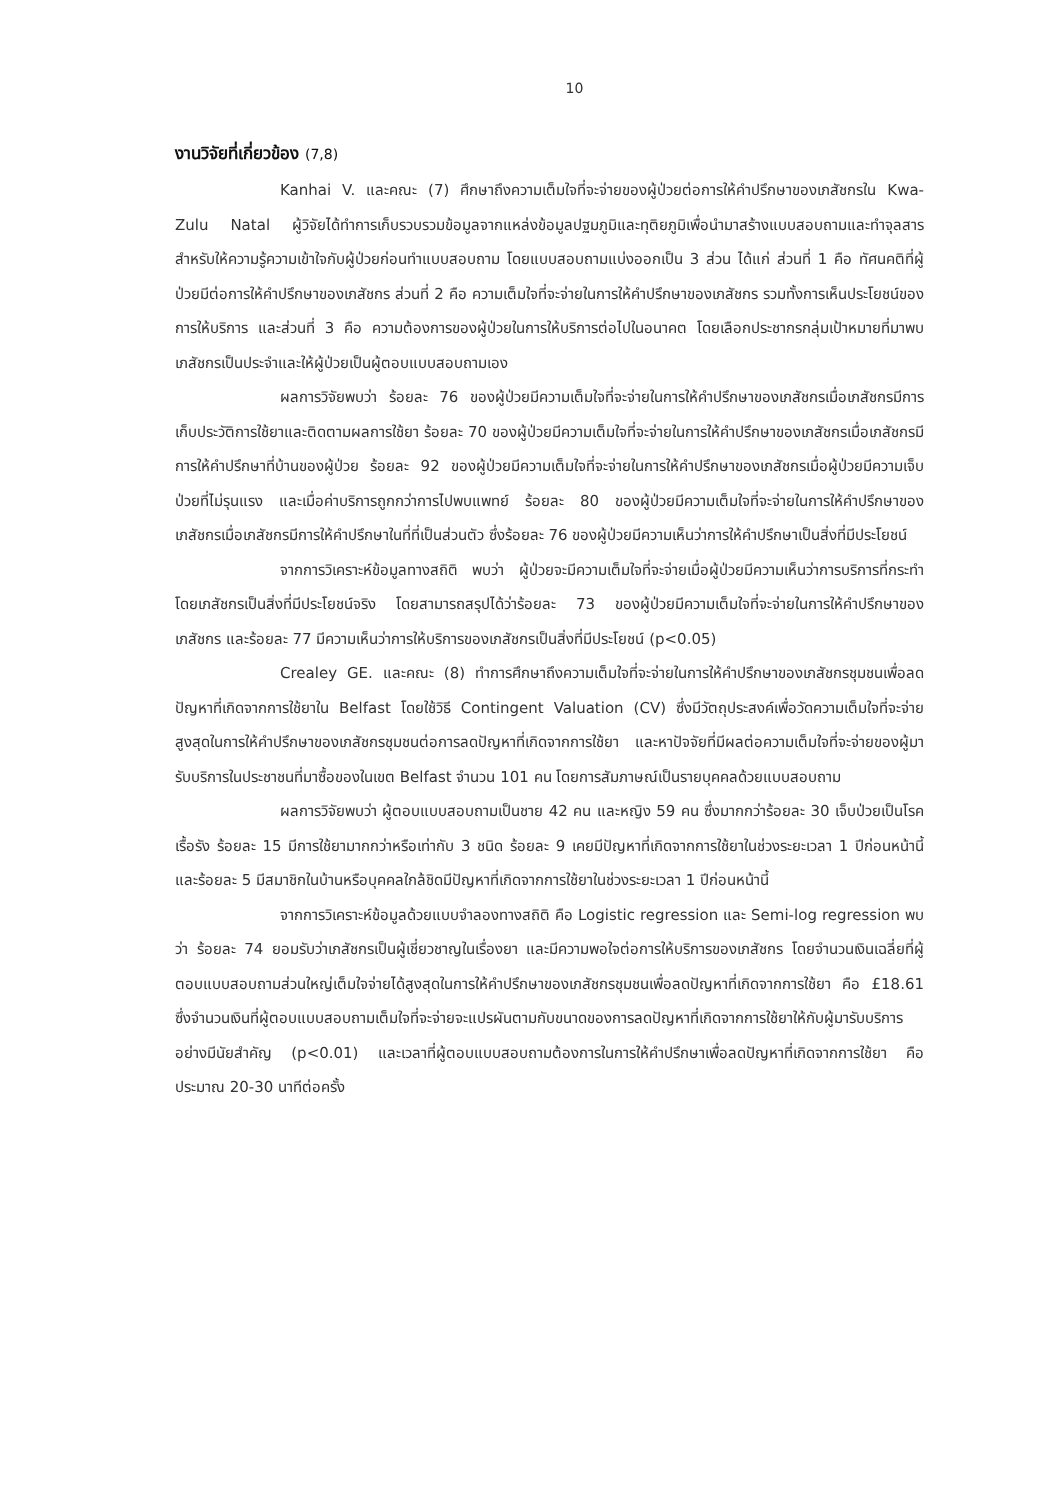10
งานวิจัยที่เกี่ยวข้อง (7,8)
Kanhai V. และคณะ (7) ศึกษาถึงความเต็มใจที่จะจ่ายของผู้ป่วยต่อการให้คำปรึกษาของเภสัชกรใน Kwa-Zulu Natal ผู้วิจัยได้ทำการเก็บรวบรวมข้อมูลจากแหล่งข้อมูลปฐมภูมิและทุติยภูมิเพื่อนำมาสร้างแบบสอบถามและทำจุลสารสำหรับให้ความรู้ความเข้าใจกับผู้ป่วยก่อนทำแบบสอบถาม โดยแบบสอบถามแบ่งออกเป็น 3 ส่วน ได้แก่ ส่วนที่ 1 คือ ทัศนคติที่ผู้ป่วยมีต่อการให้คำปรึกษาของเภสัชกร ส่วนที่ 2 คือ ความเต็มใจที่จะจ่ายในการให้คำปรึกษาของเภสัชกร รวมทั้งการเห็นประโยชน์ของการให้บริการ และส่วนที่ 3 คือ ความต้องการของผู้ป่วยในการให้บริการต่อไปในอนาคต โดยเลือกประชากรกลุ่มเป้าหมายที่มาพบเภสัชกรเป็นประจำและให้ผู้ป่วยเป็นผู้ตอบแบบสอบถามเอง
ผลการวิจัยพบว่า ร้อยละ 76 ของผู้ป่วยมีความเต็มใจที่จะจ่ายในการให้คำปรึกษาของเภสัชกรเมื่อเภสัชกรมีการเก็บประวัติการใช้ยาและติดตามผลการใช้ยา ร้อยละ 70 ของผู้ป่วยมีความเต็มใจที่จะจ่ายในการให้คำปรึกษาของเภสัชกรเมื่อเภสัชกรมีการให้คำปรึกษาที่บ้านของผู้ป่วย ร้อยละ 92 ของผู้ป่วยมีความเต็มใจที่จะจ่ายในการให้คำปรึกษาของเภสัชกรเมื่อผู้ป่วยมีความเจ็บป่วยที่ไม่รุนแรง และเมื่อค่าบริการถูกกว่าการไปพบแพทย์ ร้อยละ 80 ของผู้ป่วยมีความเต็มใจที่จะจ่ายในการให้คำปรึกษาของเภสัชกรเมื่อเภสัชกรมีการให้คำปรึกษาในที่ที่เป็นส่วนตัว ซึ่งร้อยละ 76 ของผู้ป่วยมีความเห็นว่าการให้คำปรึกษาเป็นสิ่งที่มีประโยชน์
จากการวิเคราะห์ข้อมูลทางสถิติ พบว่า ผู้ป่วยจะมีความเต็มใจที่จะจ่ายเมื่อผู้ป่วยมีความเห็นว่าการบริการที่กระทำโดยเภสัชกรเป็นสิ่งที่มีประโยชน์จริง โดยสามารถสรุปได้ว่าร้อยละ 73 ของผู้ป่วยมีความเต็มใจที่จะจ่ายในการให้คำปรึกษาของเภสัชกร และร้อยละ 77 มีความเห็นว่าการให้บริการของเภสัชกรเป็นสิ่งที่มีประโยชน์ (p<0.05)
Crealey GE. และคณะ (8) ทำการศึกษาถึงความเต็มใจที่จะจ่ายในการให้คำปรึกษาของเภสัชกรชุมชนเพื่อลดปัญหาที่เกิดจากการใช้ยาใน Belfast โดยใช้วิธี Contingent Valuation (CV) ซึ่งมีวัตถุประสงค์เพื่อวัดความเต็มใจที่จะจ่ายสูงสุดในการให้คำปรึกษาของเภสัชกรชุมชนต่อการลดปัญหาที่เกิดจากการใช้ยา และหาปัจจัยที่มีผลต่อความเต็มใจที่จะจ่ายของผู้มารับบริการในประชาชนที่มาซื้อของในเขต Belfast จำนวน 101 คน โดยการสัมภาษณ์เป็นรายบุคคลด้วยแบบสอบถาม
ผลการวิจัยพบว่า ผู้ตอบแบบสอบถามเป็นชาย 42 คน และหญิง 59 คน ซึ่งมากกว่าร้อยละ 30 เจ็บป่วยเป็นโรคเรื้อรัง ร้อยละ 15 มีการใช้ยามากกว่าหรือเท่ากับ 3 ชนิด ร้อยละ 9 เคยมีปัญหาที่เกิดจากการใช้ยาในช่วงระยะเวลา 1 ปีก่อนหน้านี้ และร้อยละ 5 มีสมาชิกในบ้านหรือบุคคลใกล้ชิดมีปัญหาที่เกิดจากการใช้ยาในช่วงระยะเวลา 1 ปีก่อนหน้านี้
จากการวิเคราะห์ข้อมูลด้วยแบบจำลองทางสถิติ คือ Logistic regression และ Semi-log regression พบว่า ร้อยละ 74 ยอมรับว่าเภสัชกรเป็นผู้เชี่ยวชาญในเรื่องยา และมีความพอใจต่อการให้บริการของเภสัชกร โดยจำนวนเงินเฉลี่ยที่ผู้ตอบแบบสอบถามส่วนใหญ่เต็มใจจ่ายได้สูงสุดในการให้คำปรึกษาของเภสัชกรชุมชนเพื่อลดปัญหาที่เกิดจากการใช้ยา คือ £18.61 ซึ่งจำนวนเงินที่ผู้ตอบแบบสอบถามเต็มใจที่จะจ่ายจะแปรผันตามกับขนาดของการลดปัญหาที่เกิดจากการใช้ยาให้กับผู้มารับบริการอย่างมีนัยสำคัญ (p<0.01) และเวลาที่ผู้ตอบแบบสอบถามต้องการในการให้คำปรึกษาเพื่อลดปัญหาที่เกิดจากการใช้ยา คือ ประมาณ 20-30 นาทีต่อครั้ง